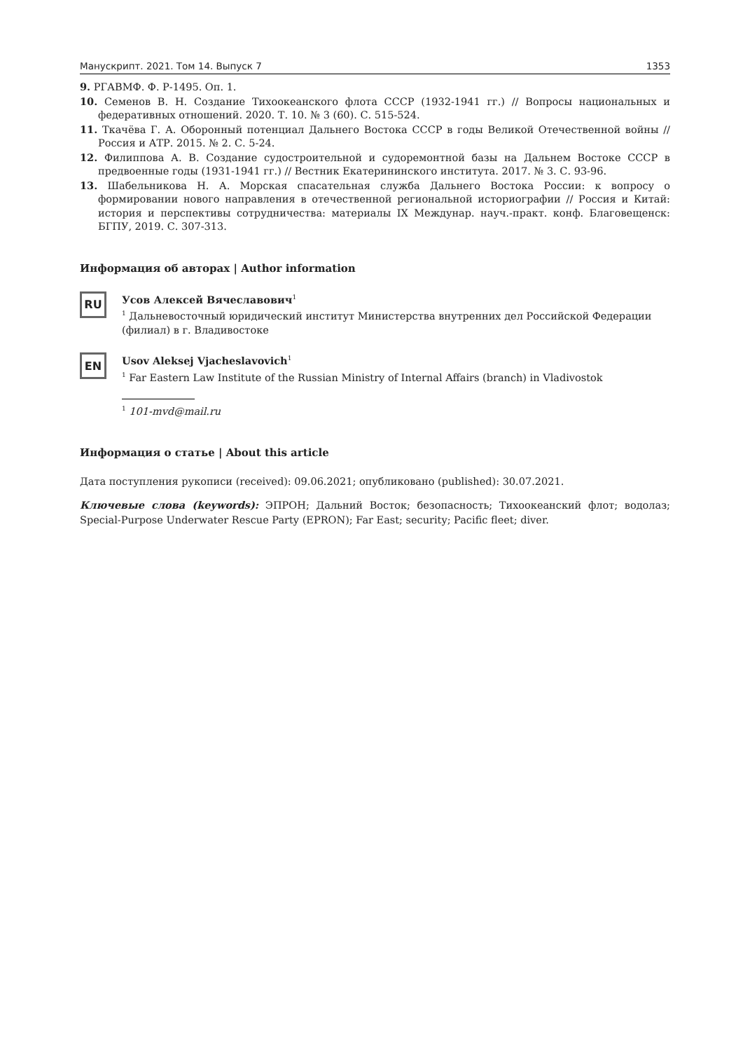Манускрипт. 2021. Том 14. Выпуск 7 1353
9. РГАВМФ. Ф. Р-1495. Оп. 1.
10. Семенов В. Н. Создание Тихоокеанского флота СССР (1932-1941 гг.) // Вопросы национальных и федеративных отношений. 2020. Т. 10. № 3 (60). С. 515-524.
11. Ткачёва Г. А. Оборонный потенциал Дальнего Востока СССР в годы Великой Отечественной войны // Россия и АТР. 2015. № 2. С. 5-24.
12. Филиппова А. В. Создание судостроительной и судоремонтной базы на Дальнем Востоке СССР в предвоенные годы (1931-1941 гг.) // Вестник Екатерининского института. 2017. № 3. С. 93-96.
13. Шабельникова Н. А. Морская спасательная служба Дальнего Востока России: к вопросу о формировании нового направления в отечественной региональной историографии // Россия и Китай: история и перспективы сотрудничества: материалы IX Междунар. науч.-практ. конф. Благовещенск: БГПУ, 2019. С. 307-313.
Информация об авторах | Author information
RU
Усов Алексей Вячеславович<sup>1</sup>
<sup>1</sup> Дальневосточный юридический институт Министерства внутренних дел Российской Федерации (филиал) в г. Владивостоке
EN
Usov Aleksej Vjacheslavovich<sup>1</sup>
<sup>1</sup> Far Eastern Law Institute of the Russian Ministry of Internal Affairs (branch) in Vladivostok
<sup>1</sup> 101-mvd@mail.ru
Информация о статье | About this article
Дата поступления рукописи (received): 09.06.2021; опубликовано (published): 30.07.2021.
Ключевые слова (keywords): ЭПРОН; Дальний Восток; безопасность; Тихоокеанский флот; водолаз; Special-Purpose Underwater Rescue Party (EPRON); Far East; security; Pacific fleet; diver.